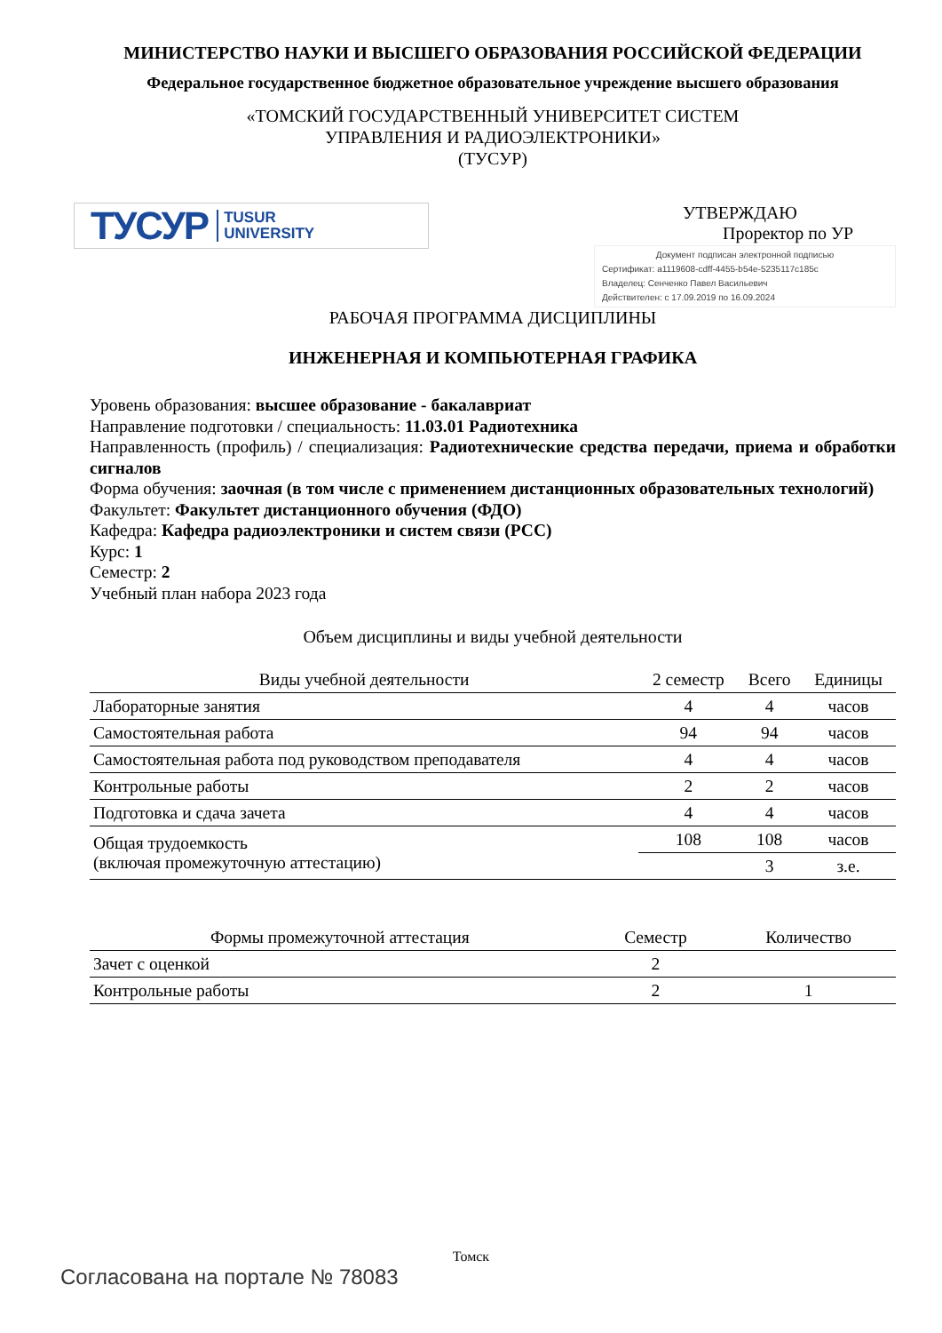МИНИСТЕРСТВО НАУКИ И ВЫСШЕГО ОБРАЗОВАНИЯ РОССИЙСКОЙ ФЕДЕРАЦИИ
Федеральное государственное бюджетное образовательное учреждение высшего образования
«ТОМСКИЙ ГОСУДАРСТВЕННЫЙ УНИВЕРСИТЕТ СИСТЕМ
УПРАВЛЕНИЯ И РАДИОЭЛЕКТРОНИКИ»
(ТУСУР)
ТУСУР TUSUR
UNIVERSITY
УТВЕРЖДАЮ
Проректор по УР
Документ подписан электронной подписью
Сертификат: a1119608-cdff-4455-b54e-5235117c185c
Владелец: Сенченко Павел Васильевич
Действителен: с 17.09.2019 по 16.09.2024
РАБОЧАЯ ПРОГРАММА ДИСЦИПЛИНЫ
ИНЖЕНЕРНАЯ И КОМПЬЮТЕРНАЯ ГРАФИКА
Уровень образования: высшее образование - бакалавриат
Направление подготовки / специальность: 11.03.01 Радиотехника
Направленность (профиль) / специализация: Радиотехнические средства передачи, приема и обработки сигналов
Форма обучения: заочная (в том числе с применением дистанционных образовательных технологий)
Факультет: Факультет дистанционного обучения (ФДО)
Кафедра: Кафедра радиоэлектроники и систем связи (РСС)
Курс: 1
Семестр: 2
Учебный план набора 2023 года
Объем дисциплины и виды учебной деятельности
| Виды учебной деятельности | 2 семестр | Всего | Единицы |
| --- | --- | --- | --- |
| Лабораторные занятия | 4 | 4 | часов |
| Самостоятельная работа | 94 | 94 | часов |
| Самостоятельная работа под руководством преподавателя | 4 | 4 | часов |
| Контрольные работы | 2 | 2 | часов |
| Подготовка и сдача зачета | 4 | 4 | часов |
| Общая трудоемкость (включая промежуточную аттестацию) | 108 | 108 | часов |
| | | 3 | з.е. |
| Формы промежуточной аттестация | Семестр | Количество |
| --- | --- | --- |
| Зачет с оценкой | 2 | |
| Контрольные работы | 2 | 1 |
Томск
Согласована на портале № 78083